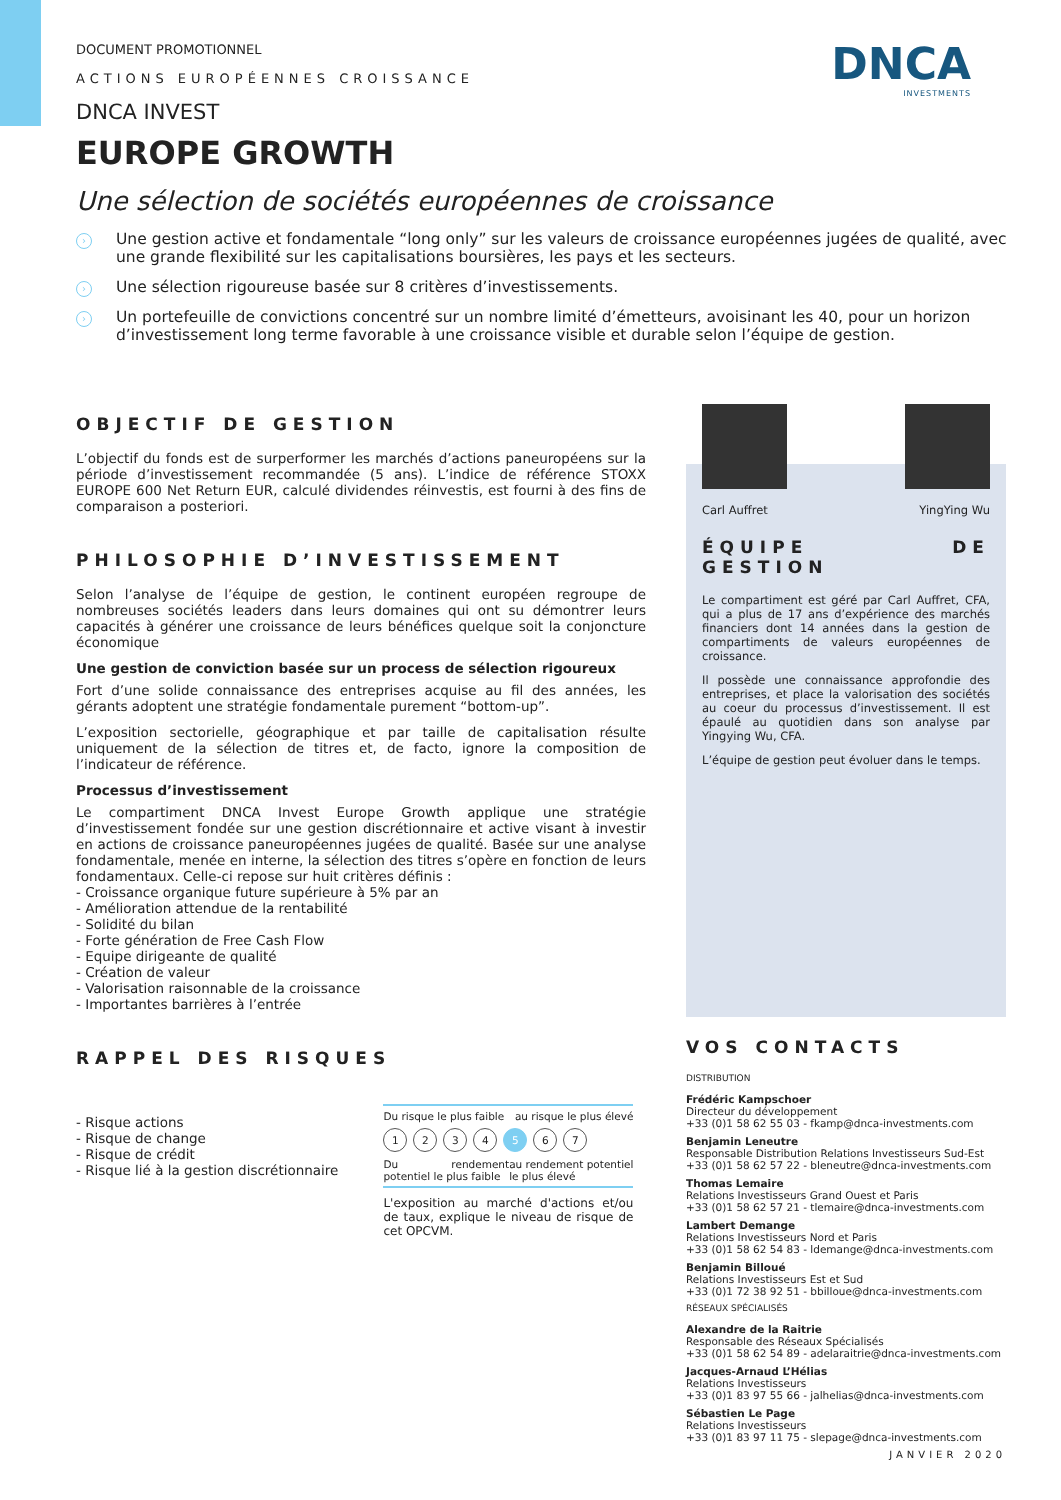DNCA
INVESTMENTS
DOCUMENT PROMOTIONNEL
ACTIONS EUROPÉENNES CROISSANCE
DNCA INVEST
EUROPE GROWTH
Une sélection de sociétés européennes de croissance
› Une gestion active et fondamentale “long only” sur les valeurs de croissance européennes jugées de qualité, avec une grande flexibilité sur les capitalisations boursières, les pays et les secteurs.
› Une sélection rigoureuse basée sur 8 critères d’investissements.
› Un portefeuille de convictions concentré sur un nombre limité d’émetteurs, avoisinant les 40, pour un horizon d’investissement long terme favorable à une croissance visible et durable selon l’équipe de gestion.
OBJECTIF DE GESTION
L’objectif du fonds est de surperformer les marchés d’actions paneuropéens sur la période d’investissement recommandée (5 ans). L’indice de référence STOXX EUROPE 600 Net Return EUR, calculé dividendes réinvestis, est fourni à des fins de comparaison a posteriori.
PHILOSOPHIE D’INVESTISSEMENT
Selon l’analyse de l’équipe de gestion, le continent européen regroupe de nombreuses sociétés leaders dans leurs domaines qui ont su démontrer leurs capacités à générer une croissance de leurs bénéfices quelque soit la conjoncture économique
Une gestion de conviction basée sur un process de sélection rigoureux
Fort d’une solide connaissance des entreprises acquise au fil des années, les gérants adoptent une stratégie fondamentale purement “bottom-up”.
L’exposition sectorielle, géographique et par taille de capitalisation résulte uniquement de la sélection de titres et, de facto, ignore la composition de l’indicateur de référence.
Processus d’investissement
Le compartiment DNCA Invest Europe Growth applique une stratégie d’investissement fondée sur une gestion discrétionnaire et active visant à investir en actions de croissance paneuropéennes jugées de qualité. Basée sur une analyse fondamentale, menée en interne, la sélection des titres s’opère en fonction de leurs fondamentaux. Celle-ci repose sur huit critères définis :
- Croissance organique future supérieure à 5% par an
- Amélioration attendue de la rentabilité
- Solidité du bilan
- Forte génération de Free Cash Flow
- Equipe dirigeante de qualité
- Création de valeur
- Valorisation raisonnable de la croissance
- Importantes barrières à l’entrée
RAPPEL DES RISQUES
- Risque actions
- Risque de change
- Risque de crédit
- Risque lié à la gestion discrétionnaire
Du risque le plus faible au risque le plus élevé
1 2 3 4 5 6 7
Du rendement potentiel le plus faible au rendement potentiel le plus élevé
L'exposition au marché d'actions et/ou de taux, explique le niveau de risque de cet OPCVM.
Carl Auffret YingYing Wu
ÉQUIPE DE GESTION
Le compartiment est géré par Carl Auffret, CFA, qui a plus de 17 ans d’expérience des marchés financiers dont 14 années dans la gestion de compartiments de valeurs européennes de croissance.
Il possède une connaissance approfondie des entreprises, et place la valorisation des sociétés au coeur du processus d’investissement. Il est épaulé au quotidien dans son analyse par Yingying Wu, CFA.
L’équipe de gestion peut évoluer dans le temps.
VOS CONTACTS
DISTRIBUTION
Frédéric Kampschoer
Directeur du développement
+33 (0)1 58 62 55 03 - fkamp@dnca-investments.com
Benjamin Leneutre
Responsable Distribution Relations Investisseurs Sud-Est
+33 (0)1 58 62 57 22 - bleneutre@dnca-investments.com
Thomas Lemaire
Relations Investisseurs Grand Ouest et Paris
+33 (0)1 58 62 57 21 - tlemaire@dnca-investments.com
Lambert Demange
Relations Investisseurs Nord et Paris
+33 (0)1 58 62 54 83 - ldemange@dnca-investments.com
Benjamin Billoué
Relations Investisseurs Est et Sud
+33 (0)1 72 38 92 51 - bbilloue@dnca-investments.com
RÉSEAUX SPÉCIALISÉS
Alexandre de la Raitrie
Responsable des Réseaux Spécialisés
+33 (0)1 58 62 54 89 - adelaraitrie@dnca-investments.com
Jacques-Arnaud L’Hélias
Relations Investisseurs
+33 (0)1 83 97 55 66 - jalhelias@dnca-investments.com
Sébastien Le Page
Relations Investisseurs
+33 (0)1 83 97 11 75 - slepage@dnca-investments.com
JANVIER 2020